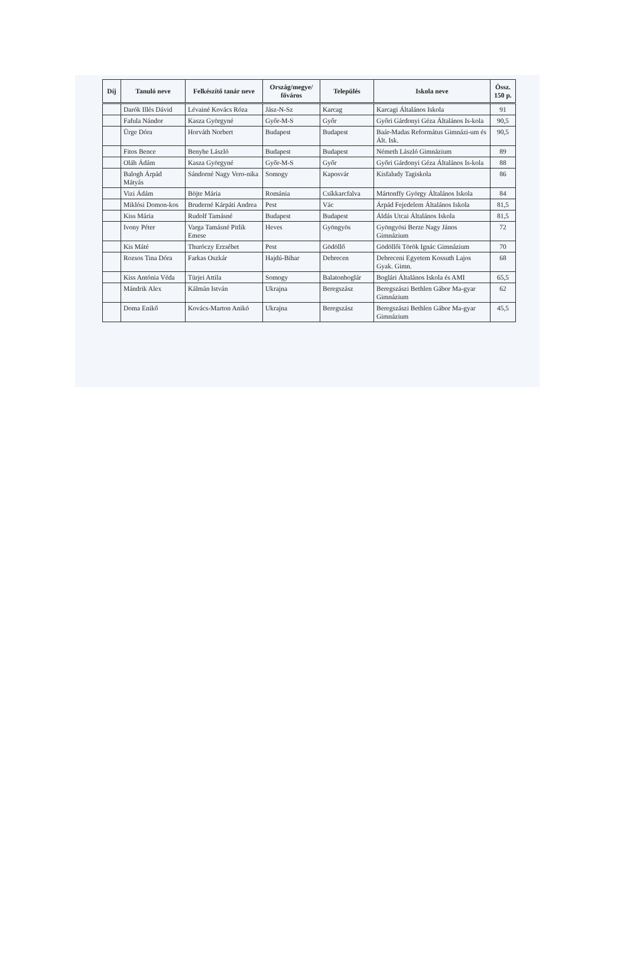| Díj | Tanuló neve | Felkészítő tanár neve | Ország/megye/ főváros | Település | Iskola neve | Össz. 150 p. |
| --- | --- | --- | --- | --- | --- | --- |
| | Darók Illés Dávid | Lévainé Kovács Róza | Jász-N-Sz | Karcag | Karcagi Általános Iskola | 91 |
| | Fafula Nándor | Kasza Györgyné | Győr-M-S | Győr | Győri Gárdonyi Géza Általános Is-kola | 90,5 |
| | Ürge Dóra | Horváth Norbert | Budapest | Budapest | Baár-Madas Református Gimnázi-um és Ált. Isk. | 90,5 |
| | Fitos Bence | Benyhe László | Budapest | Budapest | Németh László Gimnázium | 89 |
| | Oláh Ádám | Kasza Györgyné | Győr-M-S | Győr | Győri Gárdonyi Géza Általános Is-kola | 88 |
| | Balogh Árpád Mátyás | Sándorné Nagy Vero-nika | Somogy | Kaposvár | Kisfaludy Tagiskola | 86 |
| | Vizi Ádám | Böjte Mária | Románia | Csíkkarcfalva | Mártonffy György Általános Iskola | 84 |
| | Miklósi Domon-kos | Bruderné Kárpáti Andrea | Pest | Vác | Árpád Fejedelem Általános Iskola | 81,5 |
| | Kiss Mária | Rudolf Tamásné | Budapest | Budapest | Áldás Utcai Általános Iskola | 81,5 |
| | Ivony Péter | Varga Tamásné Pitlik Emese | Heves | Gyöngyös | Gyöngyösi Berze Nagy János Gimnázium | 72 |
| | Kis Máté | Thuróczy Erzsébet | Pest | Gödöllő | Gödöllői Török Ignác Gimnázium | 70 |
| | Rozsos Tina Dóra | Farkas Oszkár | Hajdú-Bihar | Debrecen | Debreceni Egyetem Kossuth Lajos Gyak. Gimn. | 68 |
| | Kiss Antónia Véda | Türjei Attila | Somogy | Balatonboglár | Boglári Általános Iskola és AMI | 65,5 |
| | Mándrik Alex | Kálmán István | Ukrajna | Beregszász | Beregszászi Bethlen Gábor Ma-gyar Gimnázium | 62 |
| | Doma Enikő | Kovács-Marton Anikó | Ukrajna | Beregszász | Beregszászi Bethlen Gábor Ma-gyar Gimnázium | 45,5 |